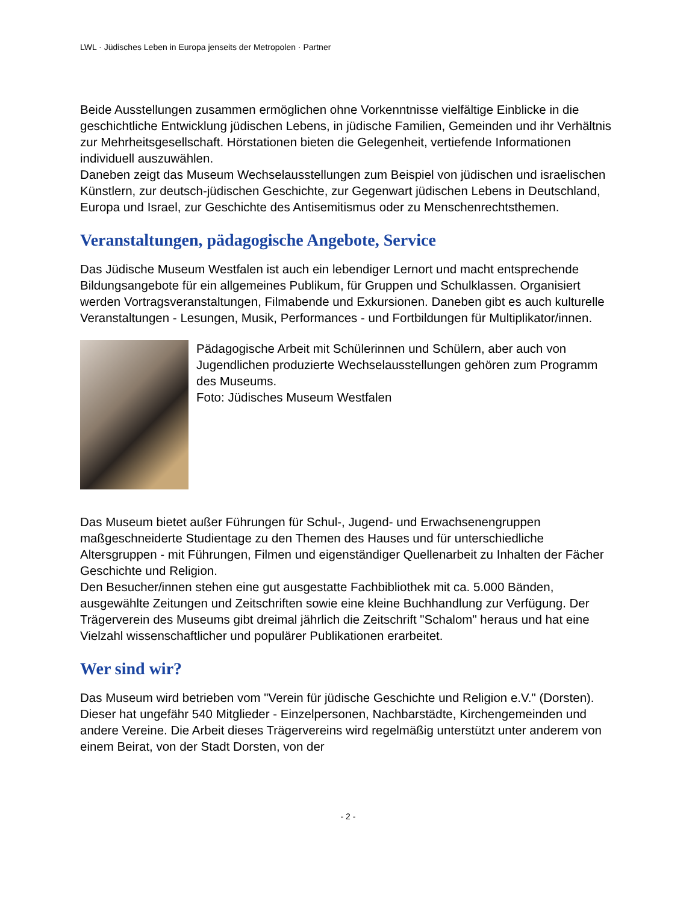LWL · Jüdisches Leben in Europa jenseits der Metropolen · Partner
Beide Ausstellungen zusammen ermöglichen ohne Vorkenntnisse vielfältige Einblicke in die geschichtliche Entwicklung jüdischen Lebens, in jüdische Familien, Gemeinden und ihr Verhältnis zur Mehrheitsgesellschaft. Hörstationen bieten die Gelegenheit, vertiefende Informationen individuell auszuwählen.
Daneben zeigt das Museum Wechselausstellungen zum Beispiel von jüdischen und israelischen Künstlern, zur deutsch-jüdischen Geschichte, zur Gegenwart jüdischen Lebens in Deutschland, Europa und Israel, zur Geschichte des Antisemitismus oder zu Menschenrechtsthemen.
Veranstaltungen, pädagogische Angebote, Service
Das Jüdische Museum Westfalen ist auch ein lebendiger Lernort und macht entsprechende Bildungsangebote für ein allgemeines Publikum, für Gruppen und Schulklassen. Organisiert werden Vortragsveranstaltungen, Filmabende und Exkursionen. Daneben gibt es auch kulturelle Veranstaltungen - Lesungen, Musik, Performances - und Fortbildungen für Multiplikator/innen.
Pädagogische Arbeit mit Schülerinnen und Schülern, aber auch von Jugendlichen produzierte Wechselausstellungen gehören zum Programm des Museums.
Foto: Jüdisches Museum Westfalen
Das Museum bietet außer Führungen für Schul-, Jugend- und Erwachsenengruppen maßgeschneiderte Studientage zu den Themen des Hauses und für unterschiedliche Altersgruppen - mit Führungen, Filmen und eigenständiger Quellenarbeit zu Inhalten der Fächer Geschichte und Religion.
Den Besucher/innen stehen eine gut ausgestatte Fachbibliothek mit ca. 5.000 Bänden, ausgewählte Zeitungen und Zeitschriften sowie eine kleine Buchhandlung zur Verfügung. Der Trägerverein des Museums gibt dreimal jährlich die Zeitschrift "Schalom" heraus und hat eine Vielzahl wissenschaftlicher und populärer Publikationen erarbeitet.
Wer sind wir?
Das Museum wird betrieben vom "Verein für jüdische Geschichte und Religion e.V." (Dorsten). Dieser hat ungefähr 540 Mitglieder - Einzelpersonen, Nachbarstädte, Kirchengemeinden und andere Vereine. Die Arbeit dieses Trägervereins wird regelmäßig unterstützt unter anderem von einem Beirat, von der Stadt Dorsten, von der
- 2 -